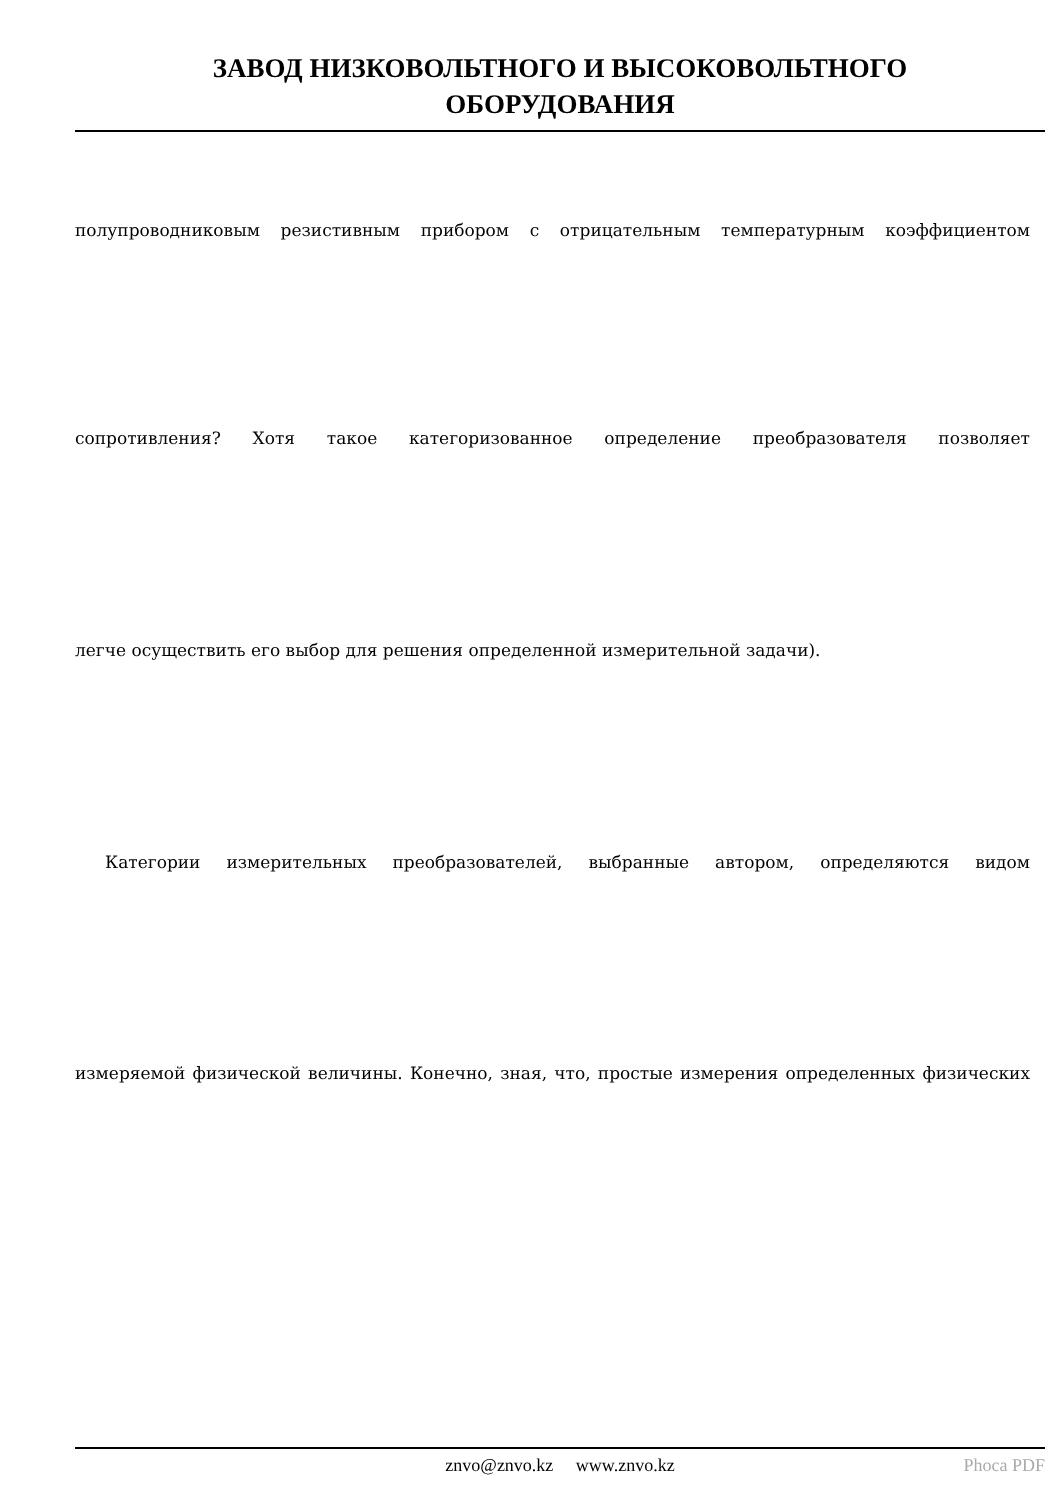ЗАВОД НИЗКОВОЛЬТНОГО И ВЫСОКОВОЛЬТНОГО
ОБОРУДОВАНИЯ
полупроводниковым резистивным прибором с отрицательным температурным коэффициентом
сопротивления? Хотя такое категоризованное определение преобразователя позволяет
легче осуществить его выбор для решения определенной измерительной задачи).
Категории измерительных преобразователей, выбранные автором, определяются видом
измеряемой физической величины. Конечно, зная, что, простые измерения определенных физических
znvo@znvo.kz www.znvo.kz
Phoca PDF